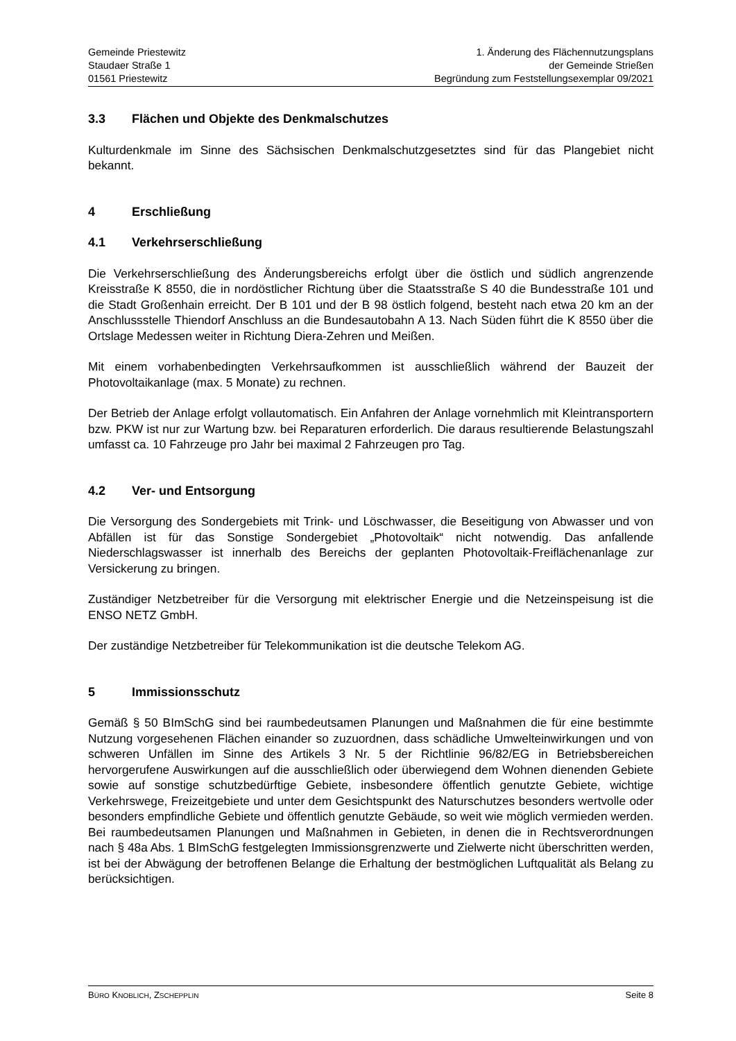Gemeinde Priestewitz
Staudaer Straße 1
01561 Priestewitz
1. Änderung des Flächennutzungsplans
der Gemeinde Strießen
Begründung zum Feststellungsexemplar 09/2021
3.3 Flächen und Objekte des Denkmalschutzes
Kulturdenkmale im Sinne des Sächsischen Denkmalschutzgesetztes sind für das Plangebiet nicht bekannt.
4 Erschließung
4.1 Verkehrserschließung
Die Verkehrserschließung des Änderungsbereichs erfolgt über die östlich und südlich angrenzende Kreisstraße K 8550, die in nordöstlicher Richtung über die Staatsstraße S 40 die Bundesstraße 101 und die Stadt Großenhain erreicht. Der B 101 und der B 98 östlich folgend, besteht nach etwa 20 km an der Anschlussstelle Thiendorf Anschluss an die Bundesautobahn A 13. Nach Süden führt die K 8550 über die Ortslage Medessen weiter in Richtung Diera-Zehren und Meißen.
Mit einem vorhabenbedingten Verkehrsaufkommen ist ausschließlich während der Bauzeit der Photovoltaikanlage (max. 5 Monate) zu rechnen.
Der Betrieb der Anlage erfolgt vollautomatisch. Ein Anfahren der Anlage vornehmlich mit Kleintransportern bzw. PKW ist nur zur Wartung bzw. bei Reparaturen erforderlich. Die daraus resultierende Belastungszahl umfasst ca. 10 Fahrzeuge pro Jahr bei maximal 2 Fahrzeugen pro Tag.
4.2 Ver- und Entsorgung
Die Versorgung des Sondergebiets mit Trink- und Löschwasser, die Beseitigung von Abwasser und von Abfällen ist für das Sonstige Sondergebiet „Photovoltaik“ nicht notwendig. Das anfallende Niederschlagswasser ist innerhalb des Bereichs der geplanten Photovoltaik-Freiflächenanlage zur Versickerung zu bringen.
Zuständiger Netzbetreiber für die Versorgung mit elektrischer Energie und die Netzeinspeisung ist die ENSO NETZ GmbH.
Der zuständige Netzbetreiber für Telekommunikation ist die deutsche Telekom AG.
5 Immissionsschutz
Gemäß § 50 BImSchG sind bei raumbedeutsamen Planungen und Maßnahmen die für eine bestimmte Nutzung vorgesehenen Flächen einander so zuzuordnen, dass schädliche Umwelteinwirkungen und von schweren Unfällen im Sinne des Artikels 3 Nr. 5 der Richtlinie 96/82/EG in Betriebsbereichen hervorgerufene Auswirkungen auf die ausschließlich oder überwiegend dem Wohnen dienenden Gebiete sowie auf sonstige schutzbedürftige Gebiete, insbesondere öffentlich genutzte Gebiete, wichtige Verkehrswege, Freizeitgebiete und unter dem Gesichtspunkt des Naturschutzes besonders wertvolle oder besonders empfindliche Gebiete und öffentlich genutzte Gebäude, so weit wie möglich vermieden werden. Bei raumbedeutsamen Planungen und Maßnahmen in Gebieten, in denen die in Rechtsverordnungen nach § 48a Abs. 1 BImSchG festgelegten Immissionsgrenzwerte und Zielwerte nicht überschritten werden, ist bei der Abwägung der betroffenen Belange die Erhaltung der bestmöglichen Luftqualität als Belang zu berücksichtigen.
BÜRO KNOBLICH, ZSCHEPPLIN
Seite 8